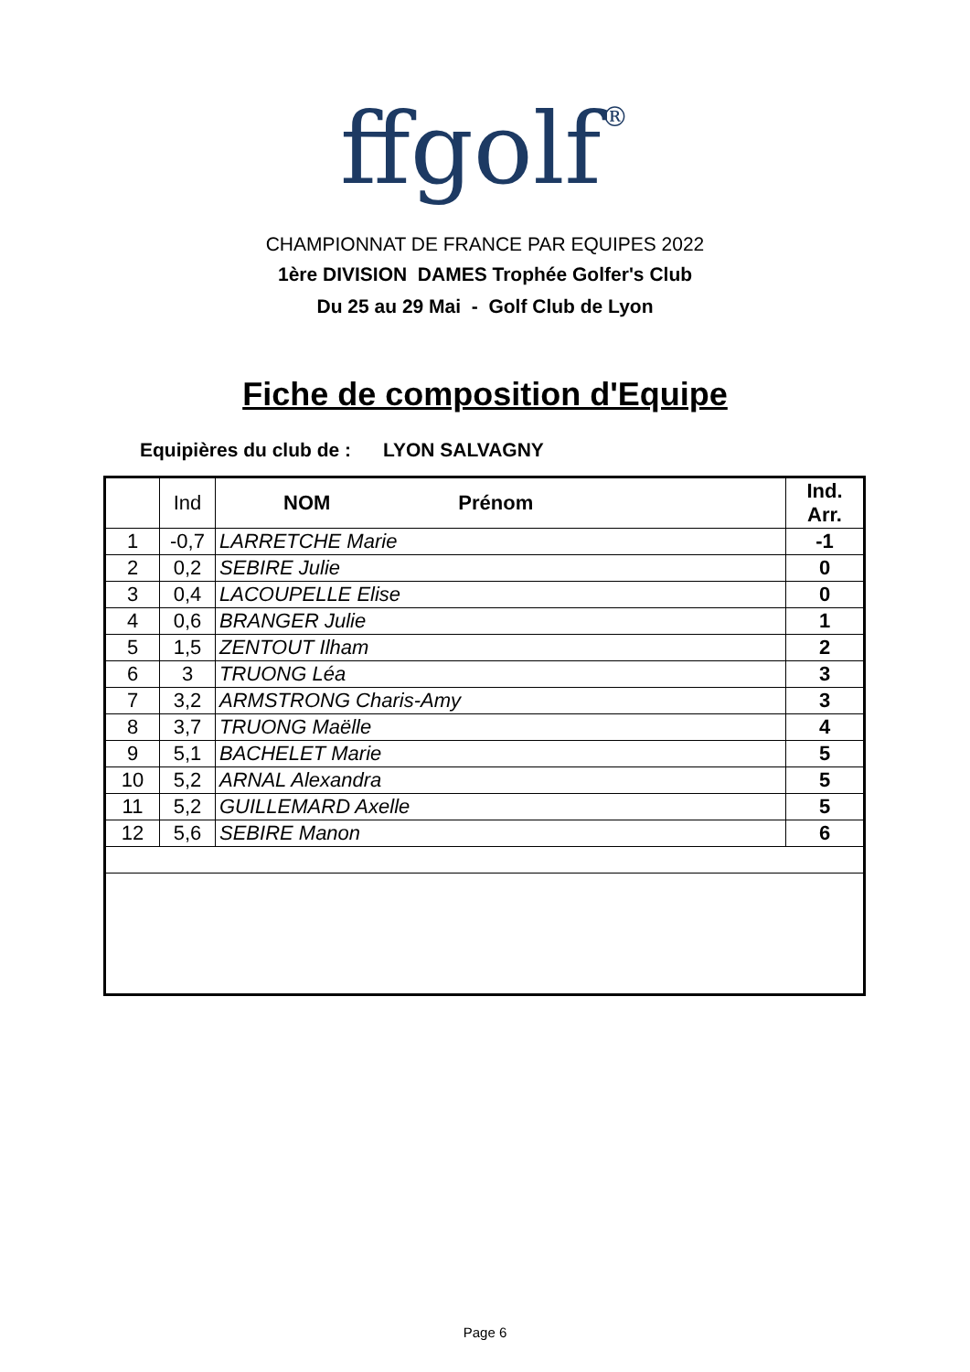ffgolf®
CHAMPIONNAT DE FRANCE PAR EQUIPES 2022
1ère DIVISION DAMES Trophée Golfer's Club
Du 25 au 29 Mai - Golf Club de Lyon
Fiche de composition d'Equipe
Equipières du club de : LYON SALVAGNY
| | Ind | NOM Prénom | Ind. Arr. |
| 1 | -0,7 | LARRETCHE Marie | -1 |
| 2 | 0,2 | SEBIRE Julie | 0 |
| 3 | 0,4 | LACOUPELLE Elise | 0 |
| 4 | 0,6 | BRANGER Julie | 1 |
| 5 | 1,5 | ZENTOUT Ilham | 2 |
| 6 | 3 | TRUONG Léa | 3 |
| 7 | 3,2 | ARMSTRONG Charis-Amy | 3 |
| 8 | 3,7 | TRUONG Maëlle | 4 |
| 9 | 5,1 | BACHELET Marie | 5 |
| 10 | 5,2 | ARNAL Alexandra | 5 |
| 11 | 5,2 | GUILLEMARD Axelle | 5 |
| 12 | 5,6 | SEBIRE Manon | 6 |
Page 6